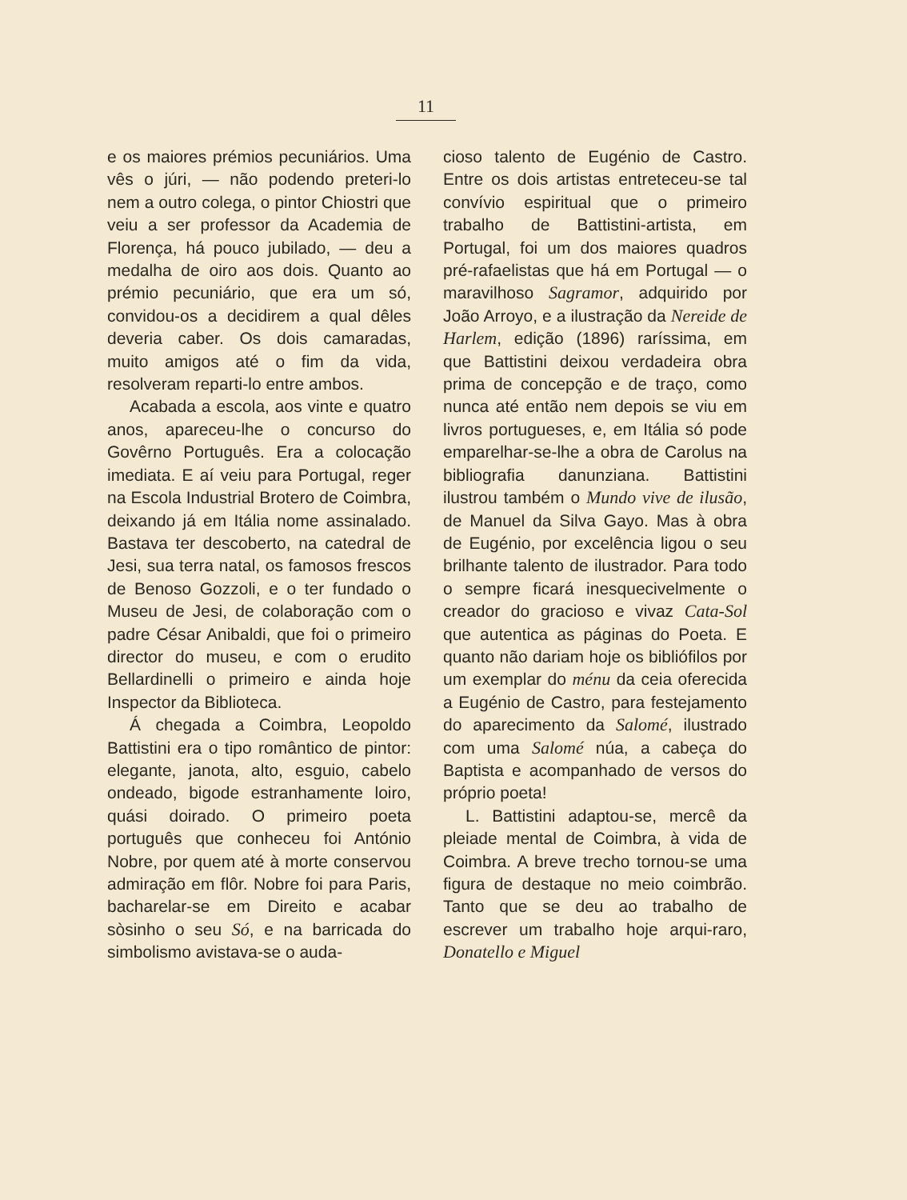11
e os maiores prémios pecuniários. Uma vês o júri, — não podendo preteri-lo nem a outro colega, o pintor Chiostri que veiu a ser professor da Academia de Florença, há pouco jubilado, — deu a medalha de oiro aos dois. Quanto ao prémio pecuniário, que era um só, convidou-os a decidirem a qual dêles deveria caber. Os dois camaradas, muito amigos até o fim da vida, resolveram reparti-lo entre ambos.
Acabada a escola, aos vinte e quatro anos, apareceu-lhe o concurso do Govêrno Português. Era a colocação imediata. E aí veiu para Portugal, reger na Escola Industrial Brotero de Coimbra, deixando já em Itália nome assinalado. Bastava ter descoberto, na catedral de Jesi, sua terra natal, os famosos frescos de Benoso Gozzoli, e o ter fundado o Museu de Jesi, de colaboração com o padre César Anibaldi, que foi o primeiro director do museu, e com o erudito Bellardinelli o primeiro e ainda hoje Inspector da Biblioteca.
Á chegada a Coimbra, Leopoldo Battistini era o tipo romântico de pintor: elegante, janota, alto, esguio, cabelo ondeado, bigode estranhamente loiro, quási doirado. O primeiro poeta português que conheceu foi António Nobre, por quem até à morte conservou admiração em flôr. Nobre foi para Paris, bacharelar-se em Direito e acabar sòsinho o seu Só, e na barricada do simbolismo avistava-se o auda-
cioso talento de Eugénio de Castro. Entre os dois artistas entreteceu-se tal convívio espiritual que o primeiro trabalho de Battistini-artista, em Portugal, foi um dos maiores quadros pré-rafaelistas que há em Portugal — o maravilhoso Sagramor, adquirido por João Arroyo, e a ilustração da Nereide de Harlem, edição (1896) raríssima, em que Battistini deixou verdadeira obra prima de concepção e de traço, como nunca até então nem depois se viu em livros portugueses, e, em Itália só pode emparelhar-se-lhe a obra de Carolus na bibliografia danunziana. Battistini ilustrou também o Mundo vive de ilusão, de Manuel da Silva Gayo. Mas à obra de Eugénio, por excelência ligou o seu brilhante talento de ilustrador. Para todo o sempre ficará inesquecivelmente o creador do gracioso e vivaz Cata-Sol que autentica as páginas do Poeta. E quanto não dariam hoje os bibliófilos por um exemplar do ménu da ceia oferecida a Eugénio de Castro, para festejamento do aparecimento da Salomé, ilustrado com uma Salomé núa, a cabeça do Baptista e acompanhado de versos do próprio poeta!
L. Battistini adaptou-se, mercê da pleiade mental de Coimbra, à vida de Coimbra. A breve trecho tornou-se uma figura de destaque no meio coimbrão. Tanto que se deu ao trabalho de escrever um trabalho hoje arqui-raro, Donatello e Miguel